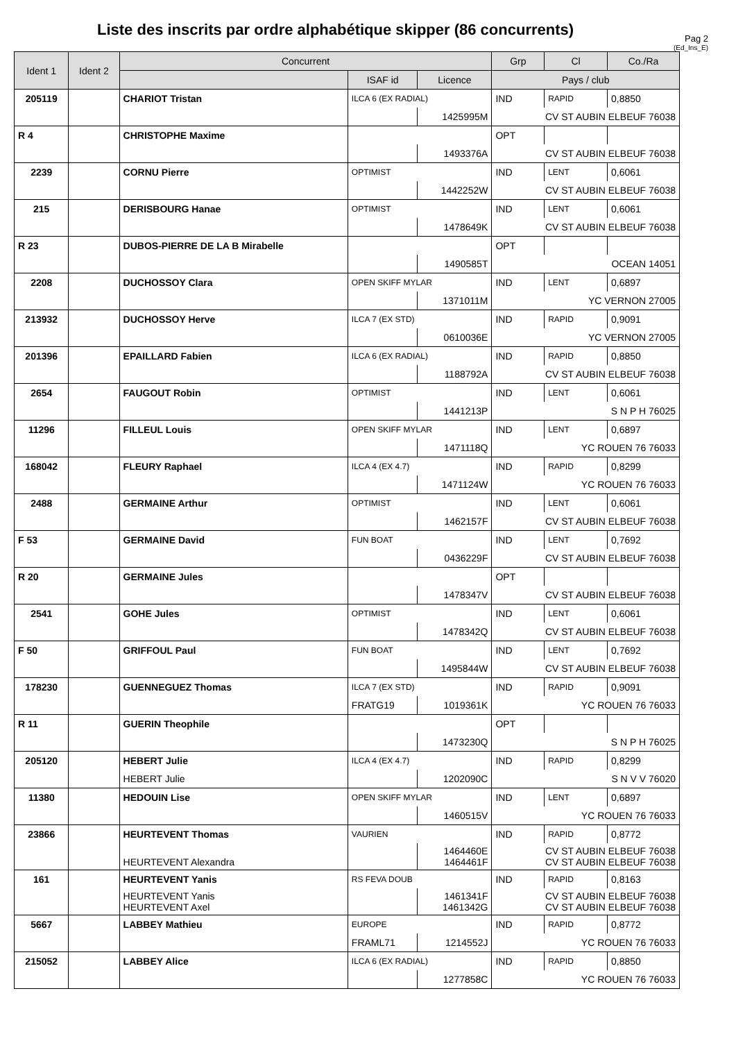Liste des inscrits par ordre alphabétique skipper (86 concurrents)
Pag 2
(Ed_Ins_E)
| Ident 1 | Ident 2 | Concurrent | | | Grp | Cl | Co./Ra |
| --- | --- | --- | --- | --- | --- | --- | --- |
| | | | ISAF id | Licence | Pays / club | | |
| 205119 | | CHARIOT Tristan | ILCA 6 (EX RADIAL) | | IND | RAPID | 0,8850 |
| | | | | 1425995M | CV ST AUBIN ELBEUF 76038 | | |
| R 4 | | CHRISTOPHE Maxime | | | OPT | | |
| | | | | 1493376A | CV ST AUBIN ELBEUF 76038 | | |
| 2239 | | CORNU Pierre | OPTIMIST | | IND | LENT | 0,6061 |
| | | | | 1442252W | CV ST AUBIN ELBEUF 76038 | | |
| 215 | | DERISBOURG Hanae | OPTIMIST | | IND | LENT | 0,6061 |
| | | | | 1478649K | CV ST AUBIN ELBEUF 76038 | | |
| R 23 | | DUBOS-PIERRE DE LA B Mirabelle | | | OPT | | |
| | | | | 1490585T | OCEAN 14051 | | |
| 2208 | | DUCHOSSOY Clara | OPEN SKIFF MYLAR | | IND | LENT | 0,6897 |
| | | | | 1371011M | YC VERNON 27005 | | |
| 213932 | | DUCHOSSOY Herve | ILCA 7 (EX STD) | | IND | RAPID | 0,9091 |
| | | | | 0610036E | YC VERNON 27005 | | |
| 201396 | | EPAILLARD Fabien | ILCA 6 (EX RADIAL) | | IND | RAPID | 0,8850 |
| | | | | 1188792A | CV ST AUBIN ELBEUF 76038 | | |
| 2654 | | FAUGOUT Robin | OPTIMIST | | IND | LENT | 0,6061 |
| | | | | 1441213P | S N P H 76025 | | |
| 11296 | | FILLEUL Louis | OPEN SKIFF MYLAR | | IND | LENT | 0,6897 |
| | | | | 1471118Q | YC ROUEN 76 76033 | | |
| 168042 | | FLEURY Raphael | ILCA 4 (EX 4.7) | | IND | RAPID | 0,8299 |
| | | | | 1471124W | YC ROUEN 76 76033 | | |
| 2488 | | GERMAINE Arthur | OPTIMIST | | IND | LENT | 0,6061 |
| | | | | 1462157F | CV ST AUBIN ELBEUF 76038 | | |
| F 53 | | GERMAINE David | FUN BOAT | | IND | LENT | 0,7692 |
| | | | | 0436229F | CV ST AUBIN ELBEUF 76038 | | |
| R 20 | | GERMAINE Jules | | | OPT | | |
| | | | | 1478347V | CV ST AUBIN ELBEUF 76038 | | |
| 2541 | | GOHE Jules | OPTIMIST | | IND | LENT | 0,6061 |
| | | | | 1478342Q | CV ST AUBIN ELBEUF 76038 | | |
| F 50 | | GRIFFOUL Paul | FUN BOAT | | IND | LENT | 0,7692 |
| | | | | 1495844W | CV ST AUBIN ELBEUF 76038 | | |
| 178230 | | GUENNEGUEZ Thomas | ILCA 7 (EX STD) | | IND | RAPID | 0,9091 |
| | | | FRATG19 | 1019361K | YC ROUEN 76 76033 | | |
| R 11 | | GUERIN Theophile | | | OPT | | |
| | | | | 1473230Q | S N P H 76025 | | |
| 205120 | | HEBERT Julie | ILCA 4 (EX 4.7) | | IND | RAPID | 0,8299 |
| | | HEBERT Julie | | 1202090C | S N V V 76020 | | |
| 11380 | | HEDOUIN Lise | OPEN SKIFF MYLAR | | IND | LENT | 0,6897 |
| | | | | 1460515V | YC ROUEN 76 76033 | | |
| 23866 | | HEURTEVENT Thomas | VAURIEN | | IND | RAPID | 0,8772 |
| | | HEURTEVENT Alexandra | | 1464460E 1464461F | CV ST AUBIN ELBEUF 76038 CV ST AUBIN ELBEUF 76038 | | |
| 161 | | HEURTEVENT Yanis | RS FEVA DOUB | | IND | RAPID | 0,8163 |
| | | HEURTEVENT Yanis HEURTEVENT Axel | | 1461341F 1461342G | CV ST AUBIN ELBEUF 76038 CV ST AUBIN ELBEUF 76038 | | |
| 5667 | | LABBEY Mathieu | EUROPE | | IND | RAPID | 0,8772 |
| | | | FRAML71 | 1214552J | YC ROUEN 76 76033 | | |
| 215052 | | LABBEY Alice | ILCA 6 (EX RADIAL) | | IND | RAPID | 0,8850 |
| | | | | 1277858C | YC ROUEN 76 76033 | | |